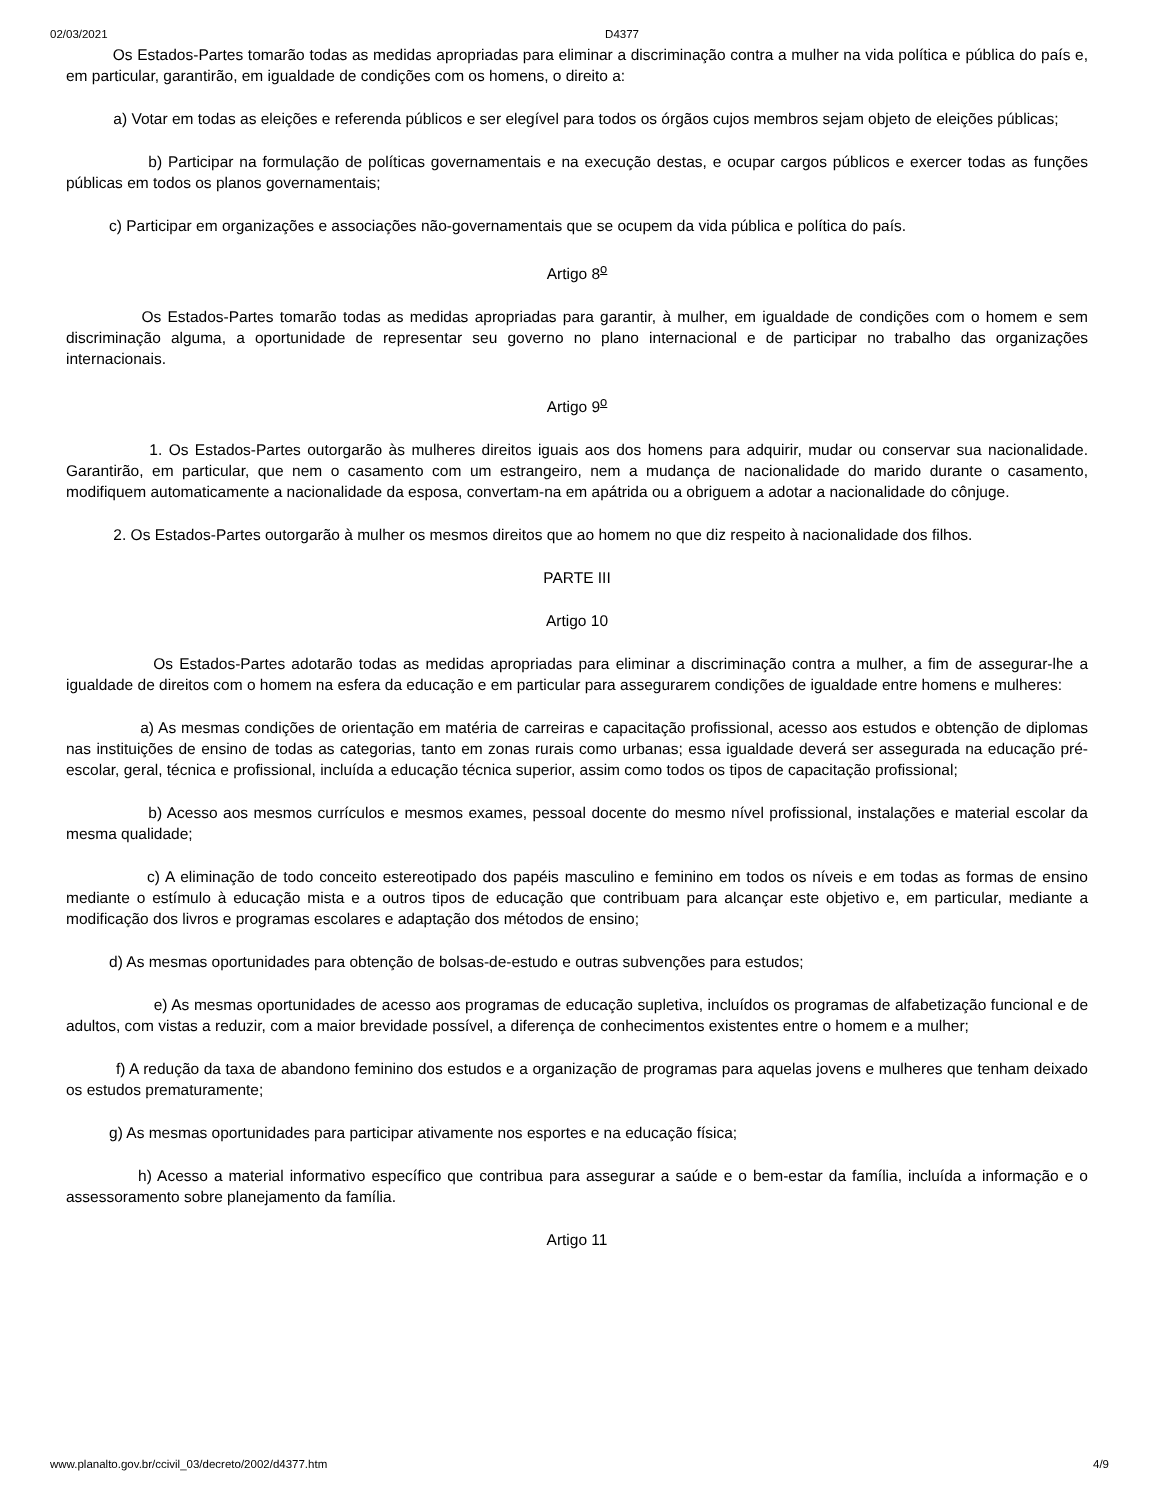02/03/2021 D4377
Os Estados-Partes tomarão todas as medidas apropriadas para eliminar a discriminação contra a mulher na vida política e pública do país e, em particular, garantirão, em igualdade de condições com os homens, o direito a:
a) Votar em todas as eleições e referenda públicos e ser elegível para todos os órgãos cujos membros sejam objeto de eleições públicas;
b) Participar na formulação de políticas governamentais e na execução destas, e ocupar cargos públicos e exercer todas as funções públicas em todos os planos governamentais;
c) Participar em organizações e associações não-governamentais que se ocupem da vida pública e política do país.
Artigo 8<sup>o</sup>
Os Estados-Partes tomarão todas as medidas apropriadas para garantir, à mulher, em igualdade de condições com o homem e sem discriminação alguma, a oportunidade de representar seu governo no plano internacional e de participar no trabalho das organizações internacionais.
Artigo 9<sup>o</sup>
1. Os Estados-Partes outorgarão às mulheres direitos iguais aos dos homens para adquirir, mudar ou conservar sua nacionalidade. Garantirão, em particular, que nem o casamento com um estrangeiro, nem a mudança de nacionalidade do marido durante o casamento, modifiquem automaticamente a nacionalidade da esposa, convertam-na em apátrida ou a obriguem a adotar a nacionalidade do cônjuge.
2. Os Estados-Partes outorgarão à mulher os mesmos direitos que ao homem no que diz respeito à nacionalidade dos filhos.
PARTE III
Artigo 10
Os Estados-Partes adotarão todas as medidas apropriadas para eliminar a discriminação contra a mulher, a fim de assegurar-lhe a igualdade de direitos com o homem na esfera da educação e em particular para assegurarem condições de igualdade entre homens e mulheres:
a) As mesmas condições de orientação em matéria de carreiras e capacitação profissional, acesso aos estudos e obtenção de diplomas nas instituições de ensino de todas as categorias, tanto em zonas rurais como urbanas; essa igualdade deverá ser assegurada na educação pré-escolar, geral, técnica e profissional, incluída a educação técnica superior, assim como todos os tipos de capacitação profissional;
b) Acesso aos mesmos currículos e mesmos exames, pessoal docente do mesmo nível profissional, instalações e material escolar da mesma qualidade;
c) A eliminação de todo conceito estereotipado dos papéis masculino e feminino em todos os níveis e em todas as formas de ensino mediante o estímulo à educação mista e a outros tipos de educação que contribuam para alcançar este objetivo e, em particular, mediante a modificação dos livros e programas escolares e adaptação dos métodos de ensino;
d) As mesmas oportunidades para obtenção de bolsas-de-estudo e outras subvenções para estudos;
e) As mesmas oportunidades de acesso aos programas de educação supletiva, incluídos os programas de alfabetização funcional e de adultos, com vistas a reduzir, com a maior brevidade possível, a diferença de conhecimentos existentes entre o homem e a mulher;
f) A redução da taxa de abandono feminino dos estudos e a organização de programas para aquelas jovens e mulheres que tenham deixado os estudos prematuramente;
g) As mesmas oportunidades para participar ativamente nos esportes e na educação física;
h) Acesso a material informativo específico que contribua para assegurar a saúde e o bem-estar da família, incluída a informação e o assessoramento sobre planejamento da família.
Artigo 11
www.planalto.gov.br/ccivil_03/decreto/2002/d4377.htm 4/9